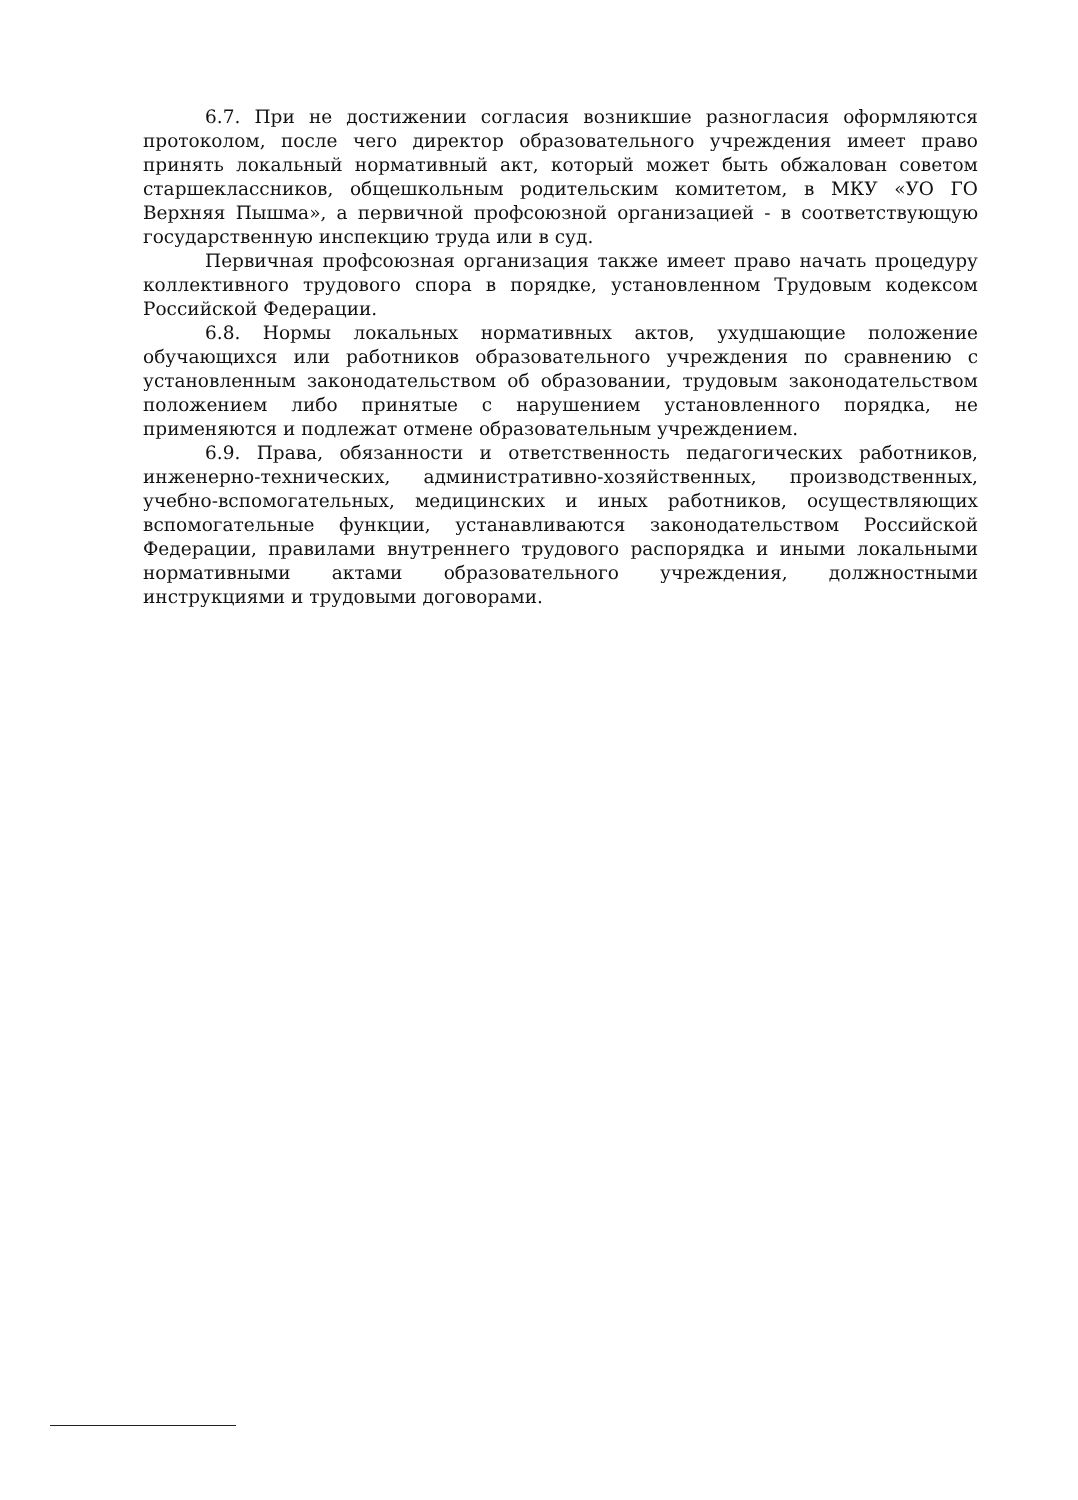6.7. При не достижении согласия возникшие разногласия оформляются протоколом, после чего директор образовательного учреждения имеет право принять локальный нормативный акт, который может быть обжалован советом старшеклассников, общешкольным родительским комитетом, в МКУ «УО ГО Верхняя Пышма», а первичной профсоюзной организацией - в соответствующую государственную инспекцию труда или в суд.
Первичная профсоюзная организация также имеет право начать процедуру коллективного трудового спора в порядке, установленном Трудовым кодексом Российской Федерации.
6.8. Нормы локальных нормативных актов, ухудшающие положение обучающихся или работников образовательного учреждения по сравнению с установленным законодательством об образовании, трудовым законодательством положением либо принятые с нарушением установленного порядка, не применяются и подлежат отмене образовательным учреждением.
6.9. Права, обязанности и ответственность педагогических работников, инженерно-технических, административно-хозяйственных, производственных, учебно-вспомогательных, медицинских и иных работников, осуществляющих вспомогательные функции, устанавливаются законодательством Российской Федерации, правилами внутреннего трудового распорядка и иными локальными нормативными актами образовательного учреждения, должностными инструкциями и трудовыми договорами.